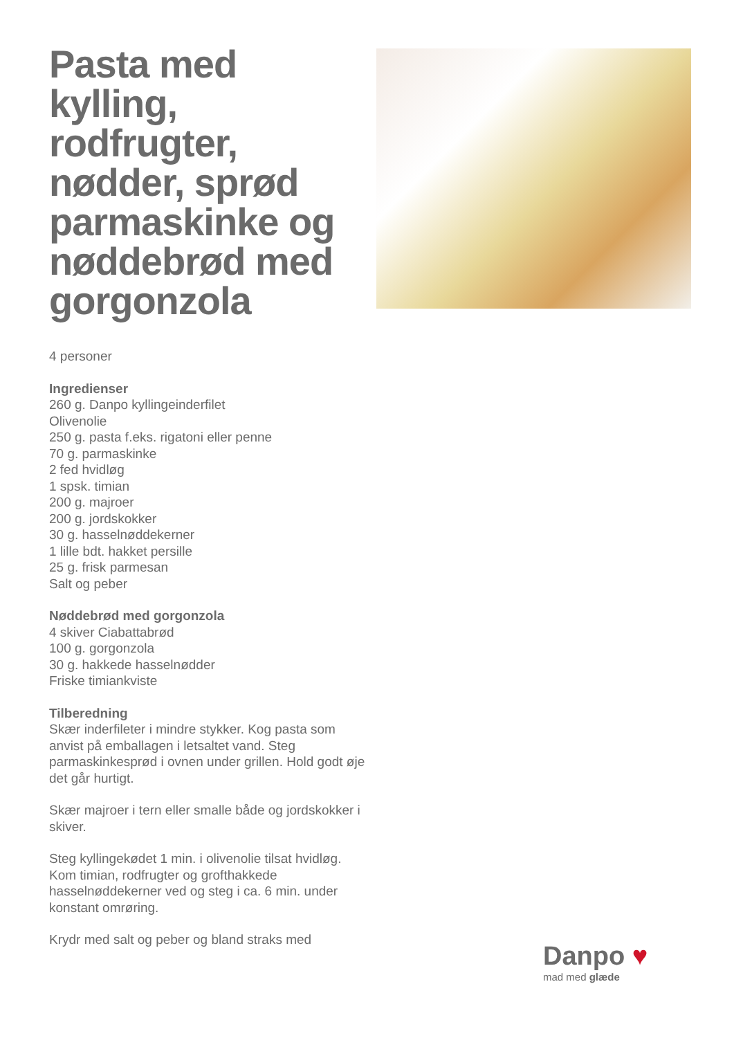Pasta med kylling, rodfrugter, nødder, sprød parmaskinke og nøddebrød med gorgonzola
4 personer
Ingredienser
260 g. Danpo kyllingeinderfilet
Olivenolie
250 g. pasta f.eks. rigatoni eller penne
70 g. parmaskinke
2 fed hvidløg
1 spsk. timian
200 g. majroer
200 g. jordskokker
30 g. hasselnøddekerner
1 lille bdt. hakket persille
25 g. frisk parmesan
Salt og peber
Nøddebrød med gorgonzola
4 skiver Ciabattabrød
100 g. gorgonzola
30 g. hakkede hasselnødder
Friske timiankviste
Tilberedning
Skær inderfileter i mindre stykker. Kog pasta som anvist på emballagen i letsaltet vand. Steg parmaskinkesprød i ovnen under grillen. Hold godt øje det går hurtigt.
Skær majroer i tern eller smalle både og jordskokker i skiver.
Steg kyllingekødet 1 min. i olivenolie tilsat hvidløg. Kom timian, rodfrugter og grofthakkede hasselnøddekerner ved og steg i ca. 6 min. under konstant omrøring.
Krydr med salt og peber og bland straks med
Danpo ♥
mad med glæde